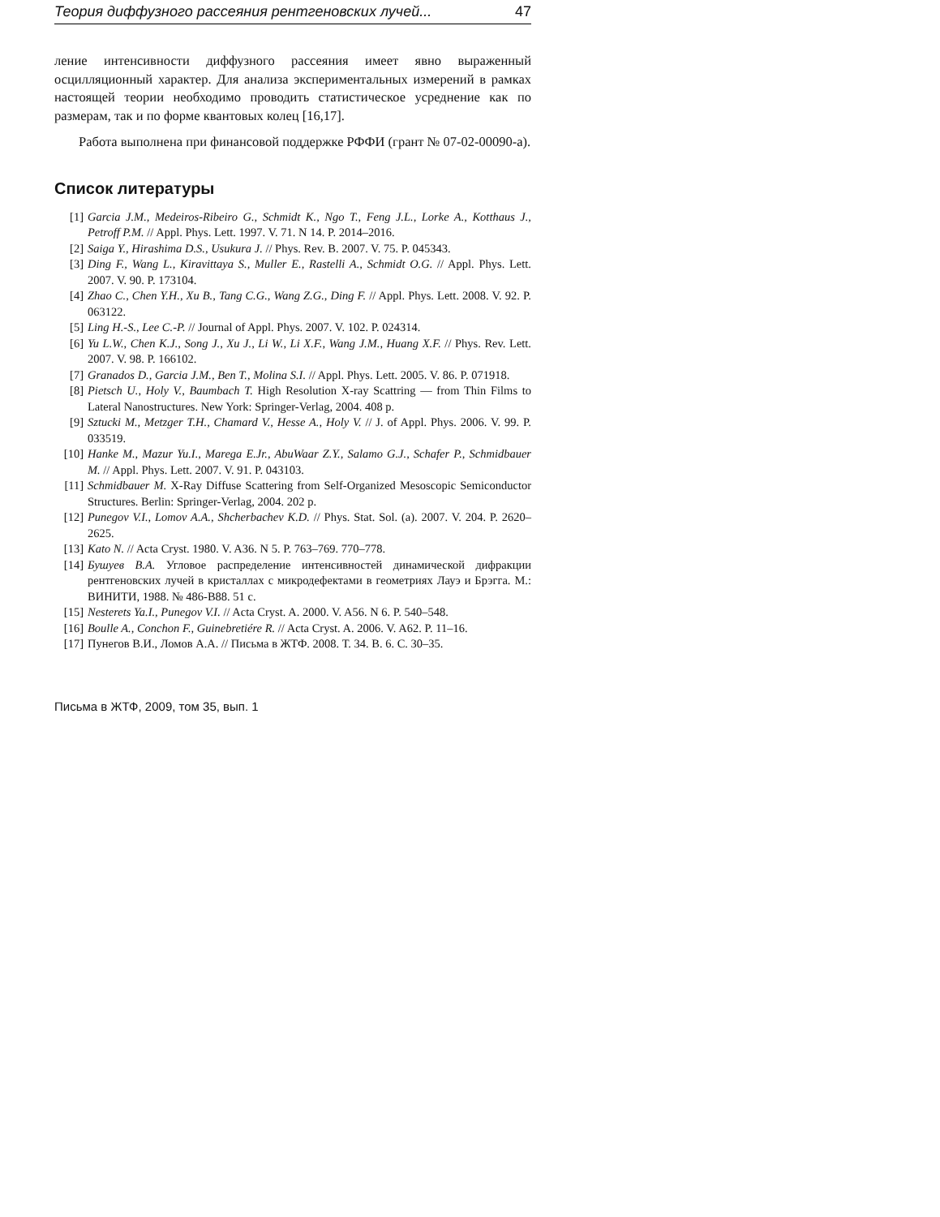Теория диффузного рассеяния рентгеновских лучей... 47
ление интенсивности диффузного рассеяния имеет явно выраженный осцилляционный характер. Для анализа экспериментальных измерений в рамках настоящей теории необходимо проводить статистическое усреднение как по размерам, так и по форме квантовых колец [16,17].
Работа выполнена при финансовой поддержке РФФИ (грант № 07-02-00090-а).
Список литературы
[1] Garcia J.M., Medeiros-Ribeiro G., Schmidt K., Ngo T., Feng J.L., Lorke A., Kotthaus J., Petroff P.M. // Appl. Phys. Lett. 1997. V. 71. N 14. P. 2014–2016.
[2] Saiga Y., Hirashima D.S., Usukura J. // Phys. Rev. B. 2007. V. 75. P. 045343.
[3] Ding F., Wang L., Kiravittaya S., Muller E., Rastelli A., Schmidt O.G. // Appl. Phys. Lett. 2007. V. 90. P. 173104.
[4] Zhao C., Chen Y.H., Xu B., Tang C.G., Wang Z.G., Ding F. // Appl. Phys. Lett. 2008. V. 92. P. 063122.
[5] Ling H.-S., Lee C.-P. // Journal of Appl. Phys. 2007. V. 102. P. 024314.
[6] Yu L.W., Chen K.J., Song J., Xu J., Li W., Li X.F., Wang J.M., Huang X.F. // Phys. Rev. Lett. 2007. V. 98. P. 166102.
[7] Granados D., Garcia J.M., Ben T., Molina S.I. // Appl. Phys. Lett. 2005. V. 86. P. 071918.
[8] Pietsch U., Holy V., Baumbach T. High Resolution X-ray Scattring — from Thin Films to Lateral Nanostructures. New York: Springer-Verlag, 2004. 408 p.
[9] Sztucki M., Metzger T.H., Chamard V., Hesse A., Holy V. // J. of Appl. Phys. 2006. V. 99. P. 033519.
[10] Hanke M., Mazur Yu.I., Marega E.Jr., AbuWaar Z.Y., Salamo G.J., Schafer P., Schmidbauer M. // Appl. Phys. Lett. 2007. V. 91. P. 043103.
[11] Schmidbauer M. X-Ray Diffuse Scattering from Self-Organized Mesoscopic Semiconductor Structures. Berlin: Springer-Verlag, 2004. 202 p.
[12] Punegov V.I., Lomov A.A., Shcherbachev K.D. // Phys. Stat. Sol. (a). 2007. V. 204. P. 2620–2625.
[13] Kato N. // Acta Cryst. 1980. V. A36. N 5. P. 763–769. 770–778.
[14] Бушуев В.А. Угловое распределение интенсивностей динамической дифракции рентгеновских лучей в кристаллах с микродефектами в геометриях Лауэ и Брэгга. М.: ВИНИТИ, 1988. № 486-В88. 51 с.
[15] Nesterets Ya.I., Punegov V.I. // Acta Cryst. A. 2000. V. A56. N 6. P. 540–548.
[16] Boulle A., Conchon F., Guinebretiére R. // Acta Cryst. A. 2006. V. A62. P. 11–16.
[17] Пунегов В.И., Ломов А.А. // Письма в ЖТФ. 2008. Т. 34. В. 6. С. 30–35.
Письма в ЖТФ, 2009, том 35, вып. 1